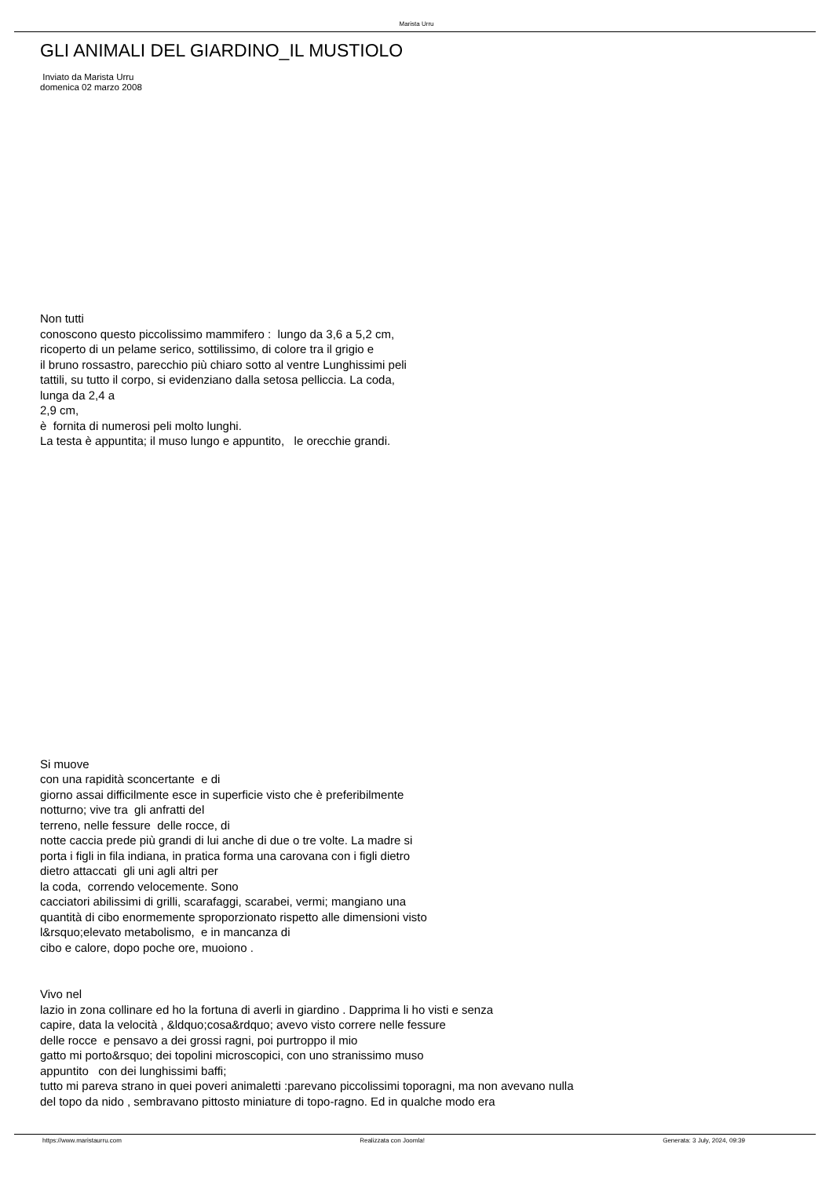Marista Urru
GLI ANIMALI DEL GIARDINO_IL MUSTIOLO
Inviato da Marista Urru
domenica 02 marzo 2008
Non tutti
conoscono questo piccolissimo mammifero : lungo da 3,6 a 5,2 cm,
ricoperto di un pelame serico, sottilissimo, di colore tra il grigio e
il bruno rossastro, parecchio più chiaro sotto al ventre Lunghissimi peli
tattili, su tutto il corpo, si evidenziano dalla setosa pelliccia. La coda,
lunga da 2,4 a
2,9 cm,
è fornita di numerosi peli molto lunghi.
La testa è appuntita; il muso lungo e appuntito, le orecchie grandi.
Si muove
con una rapidità sconcertante e di
giorno assai difficilmente esce in superficie visto che è preferibilmente
notturno; vive tra gli anfratti del
terreno, nelle fessure delle rocce, di
notte caccia prede più grandi di lui anche di due o tre volte. La madre si
porta i figli in fila indiana, in pratica forma una carovana con i figli dietro
dietro attaccati gli uni agli altri per
la coda, correndo velocemente. Sono
cacciatori abilissimi di grilli, scarafaggi, scarabei, vermi; mangiano una
quantità di cibo enormemente sproporzionato rispetto alle dimensioni visto
l&rsquo;elevato metabolismo, e in mancanza di
cibo e calore, dopo poche ore, muoiono .
Vivo nel
lazio in zona collinare ed ho la fortuna di averli in giardino . Dapprima li ho visti e senza
capire, data la velocità , &ldquo;cosa&rdquo; avevo visto correre nelle fessure
delle rocce e pensavo a dei grossi ragni, poi purtroppo il mio
gatto mi porto&rsquo; dei topolini microscopici, con uno stranissimo muso
appuntito con dei lunghissimi baffi;
tutto mi pareva strano in quei poveri animaletti :parevano piccolissimi toporagni, ma non avevano nulla
del topo da nido , sembravano pittosto miniature di topo-ragno. Ed in qualche modo era
https://www.maristaurru.com Realizzata con Joomla! Generata: 3 July, 2024, 09:39